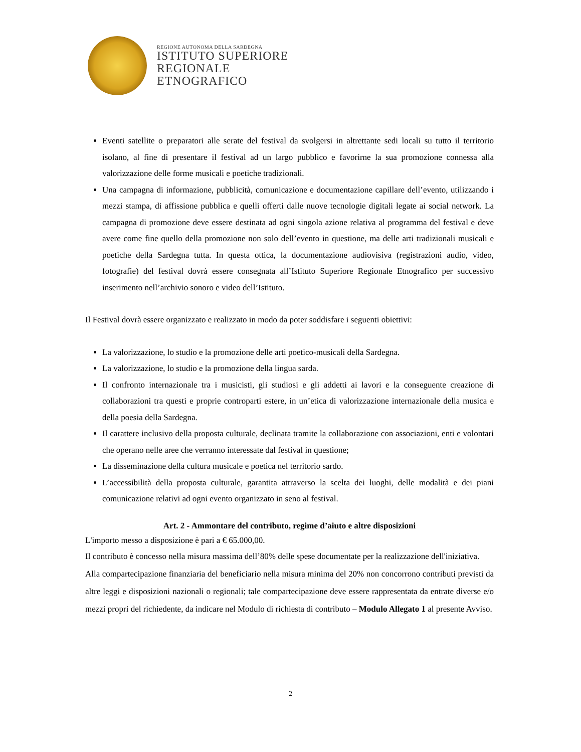REGIONE AUTONOMA DELLA SARDEGNA
ISTITUTO SUPERIORE
REGIONALE
ETNOGRAFICO
Eventi satellite o preparatori alle serate del festival da svolgersi in altrettante sedi locali su tutto il territorio isolano, al fine di presentare il festival ad un largo pubblico e favorirne la sua promozione connessa alla valorizzazione delle forme musicali e poetiche tradizionali.
Una campagna di informazione, pubblicità, comunicazione e documentazione capillare dell’evento, utilizzando i mezzi stampa, di affissione pubblica e quelli offerti dalle nuove tecnologie digitali legate ai social network. La campagna di promozione deve essere destinata ad ogni singola azione relativa al programma del festival e deve avere come fine quello della promozione non solo dell’evento in questione, ma delle arti tradizionali musicali e poetiche della Sardegna tutta. In questa ottica, la documentazione audiovisiva (registrazioni audio, video, fotografie) del festival dovrà essere consegnata all’Istituto Superiore Regionale Etnografico per successivo inserimento nell’archivio sonoro e video dell’Istituto.
Il Festival dovrà essere organizzato e realizzato in modo da poter soddisfare i seguenti obiettivi:
La valorizzazione, lo studio e la promozione delle arti poetico-musicali della Sardegna.
La valorizzazione, lo studio e la promozione della lingua sarda.
Il confronto internazionale tra i musicisti, gli studiosi e gli addetti ai lavori e la conseguente creazione di collaborazioni tra questi e proprie controparti estere, in un’etica di valorizzazione internazionale della musica e della poesia della Sardegna.
Il carattere inclusivo della proposta culturale, declinata tramite la collaborazione con associazioni, enti e volontari che operano nelle aree che verranno interessate dal festival in questione;
La disseminazione della cultura musicale e poetica nel territorio sardo.
L’accessibilità della proposta culturale, garantita attraverso la scelta dei luoghi, delle modalità e dei piani comunicazione relativi ad ogni evento organizzato in seno al festival.
Art. 2 - Ammontare del contributo, regime d’aiuto e altre disposizioni
L'importo messo a disposizione è pari a € 65.000,00.
Il contributo è concesso nella misura massima dell’80% delle spese documentate per la realizzazione dell'iniziativa.
Alla compartecipazione finanziaria del beneficiario nella misura minima del 20% non concorrono contributi previsti da altre leggi e disposizioni nazionali o regionali; tale compartecipazione deve essere rappresentata da entrate diverse e/o mezzi propri del richiedente, da indicare nel Modulo di richiesta di contributo – Modulo Allegato 1 al presente Avviso.
2